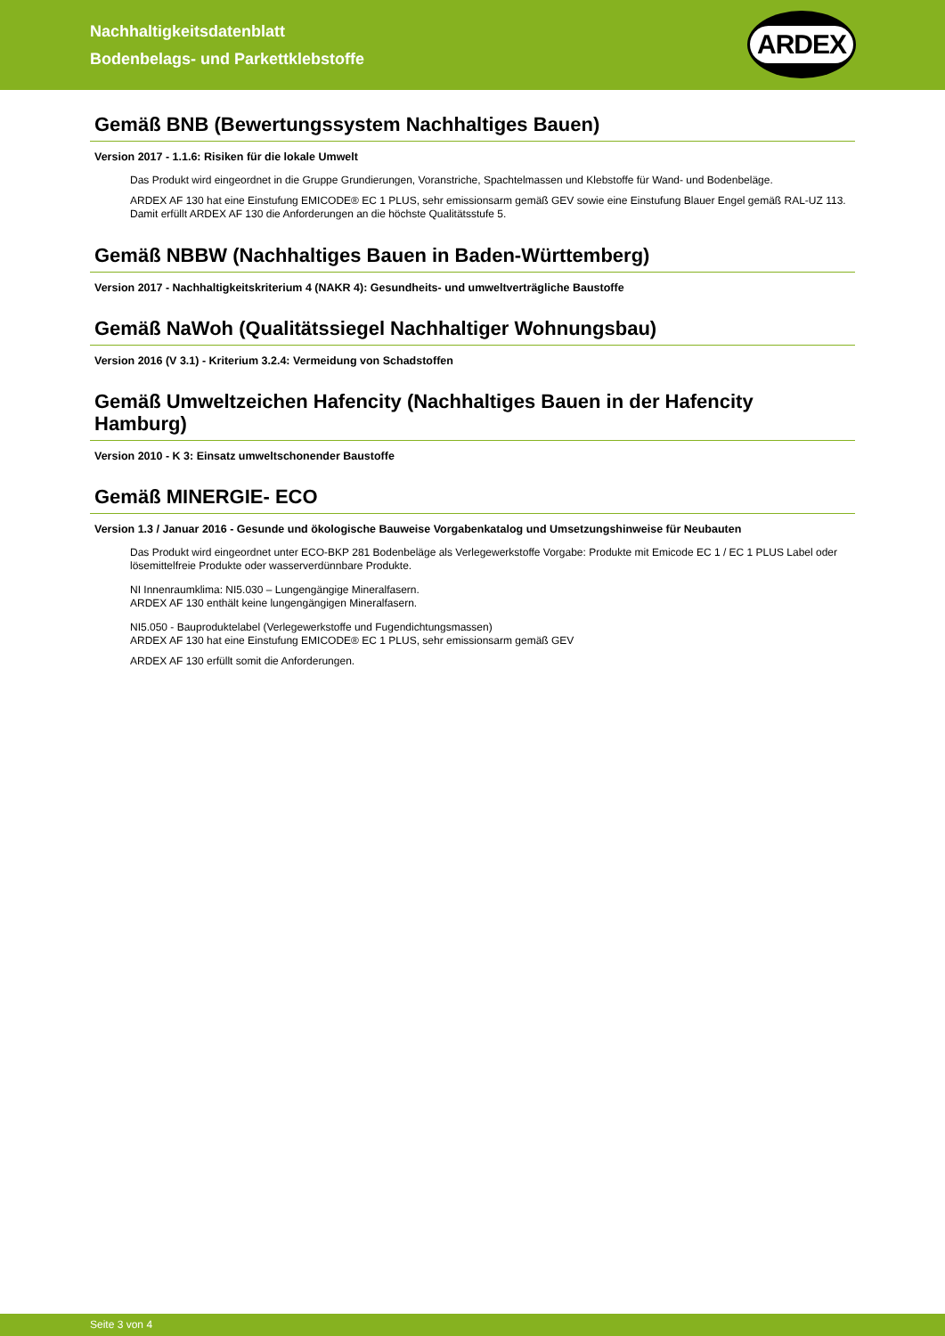Nachhaltigkeitsdatenblatt
Bodenbelags- und Parkettklebstoffe
ARDEX
Gemäß BNB (Bewertungssystem Nachhaltiges Bauen)
Version 2017 - 1.1.6: Risiken für die lokale Umwelt
Das Produkt wird eingeordnet in die Gruppe Grundierungen, Voranstriche, Spachtelmassen und Klebstoffe für Wand- und Bodenbeläge.
ARDEX AF 130 hat eine Einstufung EMICODE® EC 1 PLUS, sehr emissionsarm gemäß GEV sowie eine Einstufung Blauer Engel gemäß RAL-UZ 113.
Damit erfüllt ARDEX AF 130 die Anforderungen an die höchste Qualitätsstufe 5.
Gemäß NBBW (Nachhaltiges Bauen in Baden-Württemberg)
Version 2017 - Nachhaltigkeitskriterium 4 (NAKR 4): Gesundheits- und umweltverträgliche Baustoffe
Gemäß NaWoh (Qualitätssiegel Nachhaltiger Wohnungsbau)
Version 2016 (V 3.1) - Kriterium 3.2.4: Vermeidung von Schadstoffen
Gemäß Umweltzeichen Hafencity (Nachhaltiges Bauen in der Hafencity Hamburg)
Version 2010 - K 3: Einsatz umweltschonender Baustoffe
Gemäß MINERGIE- ECO
Version 1.3 / Januar 2016 - Gesunde und ökologische Bauweise Vorgabenkatalog und Umsetzungshinweise für Neubauten
Das Produkt wird eingeordnet unter ECO-BKP 281 Bodenbeläge als Verlegewerkstoffe Vorgabe: Produkte mit Emicode EC 1 / EC 1 PLUS Label oder lösemittelfreie Produkte oder wasserverdünnbare Produkte.
NI Innenraumklima: NI5.030 – Lungengängige Mineralfasern.
ARDEX AF 130 enthält keine lungengängigen Mineralfasern.
NI5.050 - Bauproduktelabel (Verlegewerkstoffe und Fugendichtungsmassen)
ARDEX AF 130 hat eine Einstufung EMICODE® EC 1 PLUS, sehr emissionsarm gemäß GEV
ARDEX AF 130 erfüllt somit die Anforderungen.
Seite 3 von 4